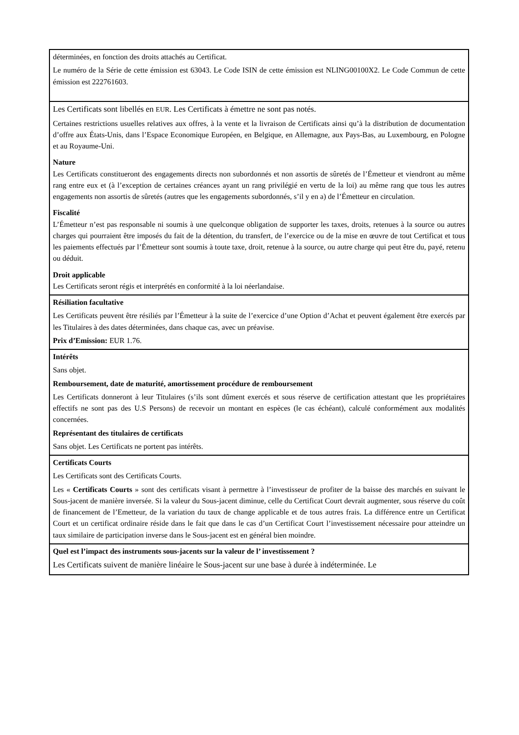| déterminées, en fonction des droits attachés au Certificat. Le numéro de la Série de cette émission est 63043. Le Code ISIN de cette émission est NLING00100X2. Le Code Commun de cette émission est 222761603. |
| Les Certificats sont libellés en EUR . Les Certificats à émettre ne sont pas notés. Certaines restrictions usuelles relatives aux offres, à la vente et la livraison de Certificats ainsi qu’à la distribution de documentation d’offre aux États-Unis, dans l’Espace Economique Européen, en Belgique, en Allemagne, aux Pays-Bas, au Luxembourg, en Pologne et au Royaume-Uni. Nature Les Certificats constitueront des engagements directs non subordonnés et non assortis de sûretés de l’Émetteur et viendront au même rang entre eux et (à l’exception de certaines créances ayant un rang privilégié en vertu de la loi) au même rang que tous les autres engagements non assortis de sûretés (autres que les engagements subordonnés, s’il y en a) de l’Émetteur en circulation. Fiscalité L’Émetteur n’est pas responsable ni soumis à une quelconque obligation de supporter les taxes, droits, retenues à la source ou autres charges qui pourraient être imposés du fait de la détention, du transfert, de l’exercice ou de la mise en œuvre de tout Certificat et tous les paiements effectués par l’Émetteur sont soumis à toute taxe, droit, retenue à la source, ou autre charge qui peut être du, payé, retenu ou déduit. Droit applicable Les Certificats seront régis et interprétés en conformité à la loi néerlandaise. |
| Résiliation facultative Les Certificats peuvent être résiliés par l’Émetteur à la suite de l’exercice d’une Option d’Achat et peuvent également être exercés par les Titulaires à des dates déterminées, dans chaque cas, avec un préavise. Prix d’Emission: EUR 1.76. |
| Intérêts Sans objet. Remboursement, date de maturité, amortissement procédure de remboursement Les Certificats donneront à leur Titulaires (s’ils sont dûment exercés et sous réserve de certification attestant que les propriétaires effectifs ne sont pas des U.S Persons) de recevoir un montant en espèces (le cas échéant), calculé conformément aux modalités concernées. Représentant des titulaires de certificats Sans objet. Les Certificats ne portent pas intérêts. |
| Certificats Courts Les Certificats sont des Certificats Courts. Les « Certificats Courts » sont des certificats visant à permettre à l’investisseur de profiter de la baisse des marchés en suivant le Sous-jacent de manière inversée. Si la valeur du Sous-jacent diminue, celle du Certificat Court devrait augmenter, sous réserve du coût de financement de l’Emetteur, de la variation du taux de change applicable et de tous autres frais. La différence entre un Certificat Court et un certificat ordinaire réside dans le fait que dans le cas d’un Certificat Court l’investissement nécessaire pour atteindre un taux similaire de participation inverse dans le Sous-jacent est en général bien moindre. |
| Quel est l’impact des instruments sous-jacents sur la valeur de l’ investissement ? Les Certificats suivent de manière linéaire le Sous-jacent sur une base à durée à indéterminée. Le |